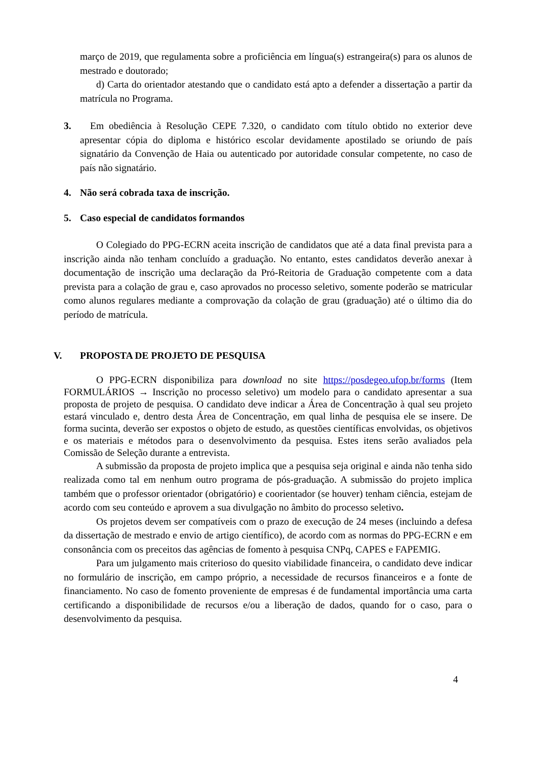março de 2019, que regulamenta sobre a proficiência em língua(s) estrangeira(s) para os alunos de mestrado e doutorado;
d) Carta do orientador atestando que o candidato está apto a defender a dissertação a partir da matrícula no Programa.
3. Em obediência à Resolução CEPE 7.320, o candidato com título obtido no exterior deve apresentar cópia do diploma e histórico escolar devidamente apostilado se oriundo de país signatário da Convenção de Haia ou autenticado por autoridade consular competente, no caso de país não signatário.
4. Não será cobrada taxa de inscrição.
5. Caso especial de candidatos formandos
O Colegiado do PPG-ECRN aceita inscrição de candidatos que até a data final prevista para a inscrição ainda não tenham concluído a graduação. No entanto, estes candidatos deverão anexar à documentação de inscrição uma declaração da Pró-Reitoria de Graduação competente com a data prevista para a colação de grau e, caso aprovados no processo seletivo, somente poderão se matricular como alunos regulares mediante a comprovação da colação de grau (graduação) até o último dia do período de matrícula.
V. PROPOSTA DE PROJETO DE PESQUISA
O PPG-ECRN disponibiliza para download no site https://posdegeo.ufop.br/forms (Item FORMULÁRIOS → Inscrição no processo seletivo) um modelo para o candidato apresentar a sua proposta de projeto de pesquisa. O candidato deve indicar a Área de Concentração à qual seu projeto estará vinculado e, dentro desta Área de Concentração, em qual linha de pesquisa ele se insere. De forma sucinta, deverão ser expostos o objeto de estudo, as questões científicas envolvidas, os objetivos e os materiais e métodos para o desenvolvimento da pesquisa. Estes itens serão avaliados pela Comissão de Seleção durante a entrevista.
A submissão da proposta de projeto implica que a pesquisa seja original e ainda não tenha sido realizada como tal em nenhum outro programa de pós-graduação. A submissão do projeto implica também que o professor orientador (obrigatório) e coorientador (se houver) tenham ciência, estejam de acordo com seu conteúdo e aprovem a sua divulgação no âmbito do processo seletivo.
Os projetos devem ser compatíveis com o prazo de execução de 24 meses (incluindo a defesa da dissertação de mestrado e envio de artigo científico), de acordo com as normas do PPG-ECRN e em consonância com os preceitos das agências de fomento à pesquisa CNPq, CAPES e FAPEMIG.
Para um julgamento mais criterioso do quesito viabilidade financeira, o candidato deve indicar no formulário de inscrição, em campo próprio, a necessidade de recursos financeiros e a fonte de financiamento. No caso de fomento proveniente de empresas é de fundamental importância uma carta certificando a disponibilidade de recursos e/ou a liberação de dados, quando for o caso, para o desenvolvimento da pesquisa.
4